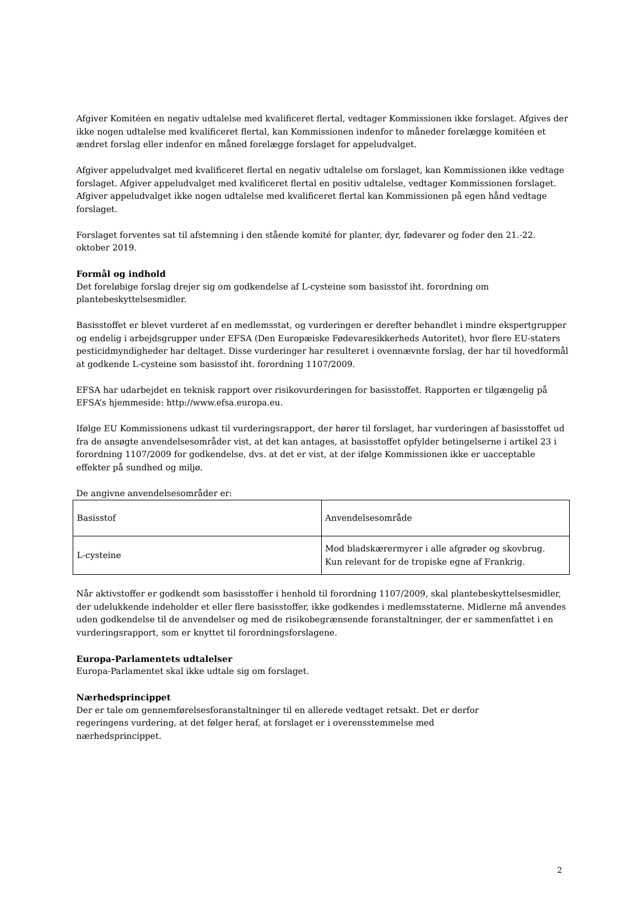Afgiver Komitéen en negativ udtalelse med kvalificeret flertal, vedtager Kommissionen ikke forslaget. Afgives der ikke nogen udtalelse med kvalificeret flertal, kan Kommissionen indenfor to måneder forelægge komitéen et ændret forslag eller indenfor en måned forelægge forslaget for appeludvalget.
Afgiver appeludvalget med kvalificeret flertal en negativ udtalelse om forslaget, kan Kommissionen ikke vedtage forslaget. Afgiver appeludvalget med kvalificeret flertal en positiv udtalelse, vedtager Kommissionen forslaget. Afgiver appeludvalget ikke nogen udtalelse med kvalificeret flertal kan Kommissionen på egen hånd vedtage forslaget.
Forslaget forventes sat til afstemning i den stående komité for planter, dyr, fødevarer og foder den 21.-22. oktober 2019.
Formål og indhold
Det foreløbige forslag drejer sig om godkendelse af L-cysteine som basisstof iht. forordning om plantebeskyttelsesmidler.
Basisstoffet er blevet vurderet af en medlemsstat, og vurderingen er derefter behandlet i mindre ekspertgrupper og endelig i arbejdsgrupper under EFSA (Den Europæiske Fødevaresikkerheds Autoritet), hvor flere EU-staters pesticidmyndigheder har deltaget. Disse vurderinger har resulteret i ovennævnte forslag, der har til hovedformål at godkende L-cysteine som basisstof iht. forordning 1107/2009.
EFSA har udarbejdet en teknisk rapport over risikovurderingen for basisstoffet. Rapporten er tilgængelig på EFSA’s hjemmeside: http://www.efsa.europa.eu.
Ifølge EU Kommissionens udkast til vurderingsrapport, der hører til forslaget, har vurderingen af basisstoffet ud fra de ansøgte anvendelsesområder vist, at det kan antages, at basisstoffet opfylder betingelserne i artikel 23 i forordning 1107/2009 for godkendelse, dvs. at det er vist, at der ifølge Kommissionen ikke er uacceptable effekter på sundhed og miljø.
De angivne anvendelsesområder er:
| Basisstof | Anvendelsesområde |
| L-cysteine | Mod bladskærermyrer i alle afgrøder og skovbrug. Kun relevant for de tropiske egne af Frankrig. |
Når aktivstoffer er godkendt som basisstoffer i henhold til forordning 1107/2009, skal plantebeskyttelsesmidler, der udelukkende indeholder et eller flere basisstoffer, ikke godkendes i medlemsstaterne. Midlerne må anvendes uden godkendelse til de anvendelser og med de risikobegrænsende foranstaltninger, der er sammenfattet i en vurderingsrapport, som er knyttet til forordningsforslagene.
Europa-Parlamentets udtalelser
Europa-Parlamentet skal ikke udtale sig om forslaget.
Nærhedsprincippet
Der er tale om gennemførelsesforanstaltninger til en allerede vedtaget retsakt. Det er derfor
regeringens vurdering, at det følger heraf, at forslaget er i overensstemmelse med
nærhedsprincippet.
2